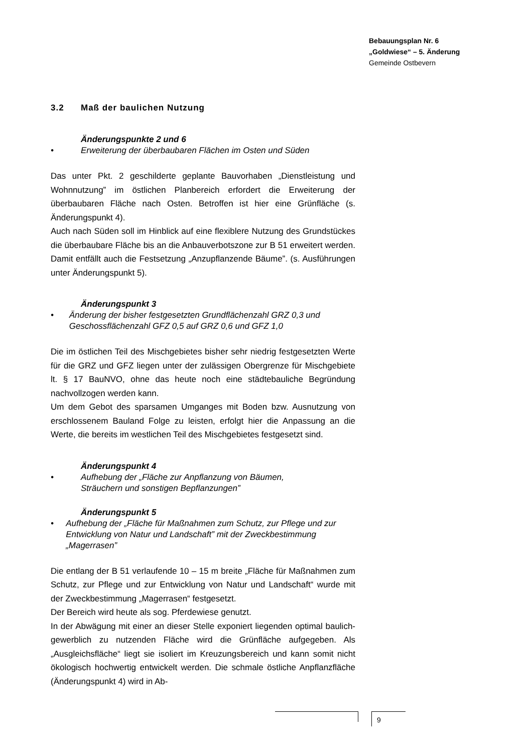Bebauungsplan Nr. 6
„Goldwiese“ – 5. Änderung
Gemeinde Ostbevern
3.2 Maß der baulichen Nutzung
Änderungspunkte 2 und 6
• Erweiterung der überbaubaren Flächen im Osten und Süden
Das unter Pkt. 2 geschilderte geplante Bauvorhaben „Dienstleistung und Wohnnutzung” im östlichen Planbereich erfordert die Erweiterung der überbaubaren Fläche nach Osten. Betroffen ist hier eine Grünfläche (s. Änderungspunkt 4).
Auch nach Süden soll im Hinblick auf eine flexiblere Nutzung des Grundstückes die überbaubare Fläche bis an die Anbauverbotszone zur B 51 erweitert werden. Damit entfällt auch die Festsetzung „Anzupflanzende Bäume”. (s. Ausführungen unter Änderungspunkt 5).
Änderungspunkt 3
• Änderung der bisher festgesetzten Grundflächenzahl GRZ 0,3 und Geschossflächenzahl GFZ 0,5 auf GRZ 0,6 und GFZ 1,0
Die im östlichen Teil des Mischgebietes bisher sehr niedrig festgesetzten Werte für die GRZ und GFZ liegen unter der zulässigen Obergrenze für Mischgebiete lt. § 17 BauNVO, ohne das heute noch eine städtebauliche Begründung nachvollzogen werden kann.
Um dem Gebot des sparsamen Umganges mit Boden bzw. Ausnutzung von erschlossenem Bauland Folge zu leisten, erfolgt hier die Anpassung an die Werte, die bereits im westlichen Teil des Mischgebietes festgesetzt sind.
Änderungspunkt 4
• Aufhebung der „Fläche zur Anpflanzung von Bäumen,
Sträuchern und sonstigen Bepflanzungen”
Änderungspunkt 5
• Aufhebung der „Fläche für Maßnahmen zum Schutz, zur Pflege und zur Entwicklung von Natur und Landschaft” mit der Zweckbestimmung „Magerrasen”
Die entlang der B 51 verlaufende 10 – 15 m breite „Fläche für Maßnahmen zum Schutz, zur Pflege und zur Entwicklung von Natur und Landschaft“ wurde mit der Zweckbestimmung „Magerrasen“ festgesetzt.
Der Bereich wird heute als sog. Pferdewiese genutzt.
In der Abwägung mit einer an dieser Stelle exponiert liegenden optimal baulich-gewerblich zu nutzenden Fläche wird die Grünfläche aufgegeben. Als „Ausgleichsfläche“ liegt sie isoliert im Kreuzungsbereich und kann somit nicht ökologisch hochwertig entwickelt werden. Die schmale östliche Anpflanzfläche (Änderungspunkt 4) wird in Ab-
9